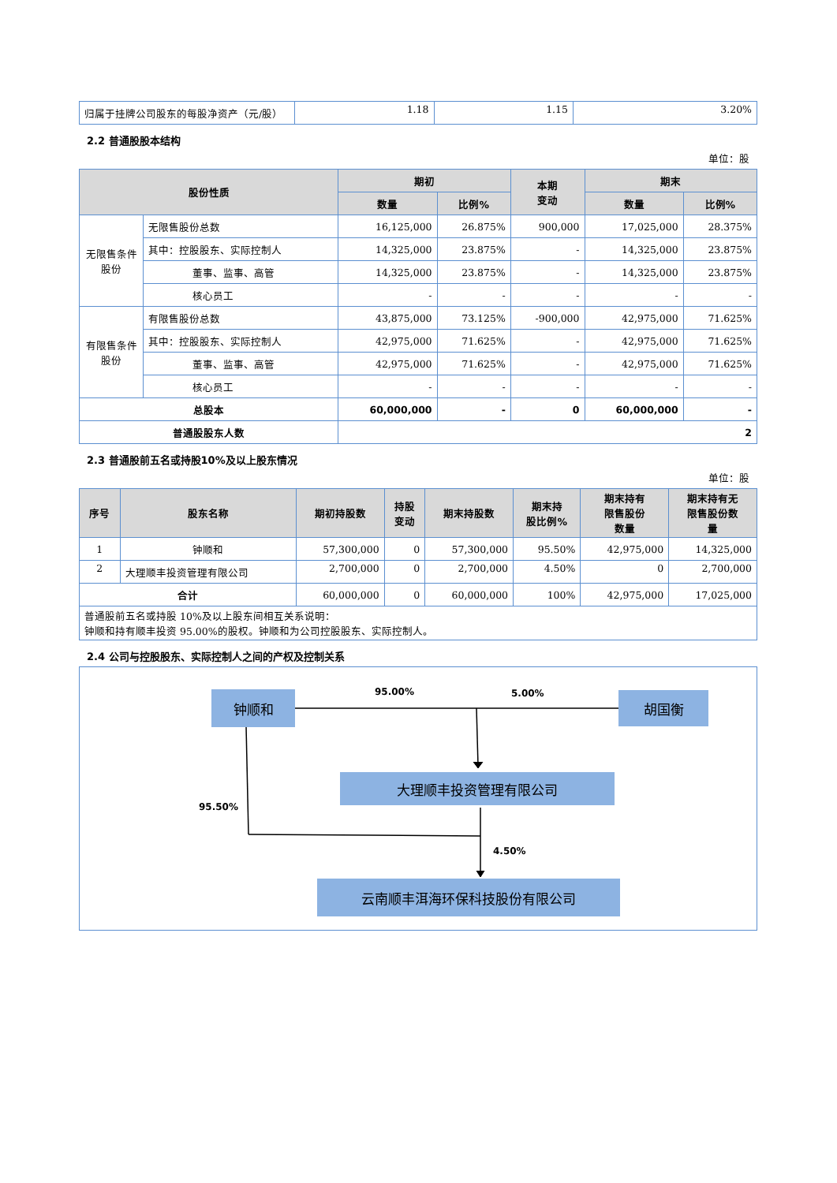| 归属于挂牌公司股东的每股净资产（元/股） | 1.18 | 1.15 | 3.20% |
2.2 普通股股本结构
单位：股
| 股份性质 | | 期初 | | 本期 变动 | 期末 | |
| --- | --- | --- | --- | --- | --- | --- |
| | | 数量 | 比例% | | 数量 | 比例% |
| 无限售条件股份 | 无限售股份总数 | 16,125,000 | 26.875% | 900,000 | 17,025,000 | 28.375% |
| | 其中：控股股东、实际控制人 | 14,325,000 | 23.875% | - | 14,325,000 | 23.875% |
| | 董事、监事、高管 | 14,325,000 | 23.875% | - | 14,325,000 | 23.875% |
| | 核心员工 | - | - | - | - | - |
| 有限售条件股份 | 有限售股份总数 | 43,875,000 | 73.125% | -900,000 | 42,975,000 | 71.625% |
| | 其中：控股股东、实际控制人 | 42,975,000 | 71.625% | - | 42,975,000 | 71.625% |
| | 董事、监事、高管 | 42,975,000 | 71.625% | - | 42,975,000 | 71.625% |
| | 核心员工 | - | - | - | - | - |
| 总股本 | | 60,000,000 | - | 0 | 60,000,000 | - |
| 普通股股东人数 | | 2 | | | | |
2.3 普通股前五名或持股10%及以上股东情况
单位：股
| 序号 | 股东名称 | 期初持股数 | 持股 变动 | 期末持股数 | 期末持 股比例% | 期末持有 限售股份 数量 | 期末持有无 限售股份数 量 |
| --- | --- | --- | --- | --- | --- | --- | --- |
| 1 | 钟顺和 | 57,300,000 | 0 | 57,300,000 | 95.50% | 42,975,000 | 14,325,000 |
| 2 | 大理顺丰投资管理有限公司 | 2,700,000 | 0 | 2,700,000 | 4.50% | 0 | 2,700,000 |
| 合计 | | 60,000,000 | 0 | 60,000,000 | 100% | 42,975,000 | 17,025,000 |
| 普通股前五名或持股 10%及以上股东间相互关系说明： 钟顺和持有顺丰投资 95.00%的股权。钟顺和为公司控股股东、实际控制人。 | | | | | | | |
2.4 公司与控股股东、实际控制人之间的产权及控制关系
钟顺和 胡国衡
大理顺丰投资管理有限公司
云南顺丰洱海环保科技股份有限公司
95.00% 5.00%
95.50%
4.50%